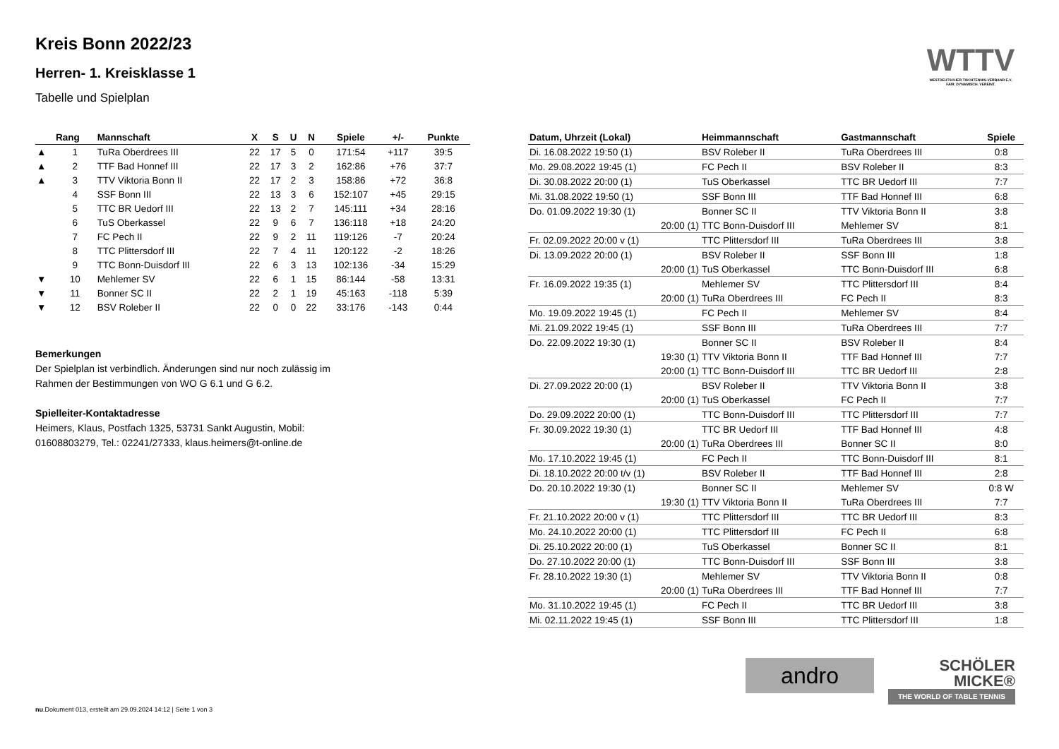Kreis Bonn 2022/23
Herren- 1. Kreisklasse 1
Tabelle und Spielplan
| | Rang | Mannschaft | X | S | U | N | Spiele | +/- | Punkte |
| --- | --- | --- | --- | --- | --- | --- | --- | --- | --- |
| ▲ | 1 | TuRa Oberdrees III | 22 | 17 | 5 | 0 | 171:54 | +117 | 39:5 |
| ▲ | 2 | TTF Bad Honnef III | 22 | 17 | 3 | 2 | 162:86 | +76 | 37:7 |
| ▲ | 3 | TTV Viktoria Bonn II | 22 | 17 | 2 | 3 | 158:86 | +72 | 36:8 |
| | 4 | SSF Bonn III | 22 | 13 | 3 | 6 | 152:107 | +45 | 29:15 |
| | 5 | TTC BR Uedorf III | 22 | 13 | 2 | 7 | 145:111 | +34 | 28:16 |
| | 6 | TuS Oberkassel | 22 | 9 | 6 | 7 | 136:118 | +18 | 24:20 |
| | 7 | FC Pech II | 22 | 9 | 2 | 11 | 119:126 | -7 | 20:24 |
| | 8 | TTC Plittersdorf III | 22 | 7 | 4 | 11 | 120:122 | -2 | 18:26 |
| | 9 | TTC Bonn-Duisdorf III | 22 | 6 | 3 | 13 | 102:136 | -34 | 15:29 |
| ▼ | 10 | Mehlemer SV | 22 | 6 | 1 | 15 | 86:144 | -58 | 13:31 |
| ▼ | 11 | Bonner SC II | 22 | 2 | 1 | 19 | 45:163 | -118 | 5:39 |
| ▼ | 12 | BSV Roleber II | 22 | 0 | 0 | 22 | 33:176 | -143 | 0:44 |
Bemerkungen
Der Spielplan ist verbindlich. Änderungen sind nur noch zulässig im
Rahmen der Bestimmungen von WO G 6.1 und G 6.2.
Spielleiter-Kontaktadresse
Heimers, Klaus, Postfach 1325, 53731 Sankt Augustin, Mobil:
01608803279, Tel.: 02241/27333, klaus.heimers@t-online.de
| Datum, Uhrzeit (Lokal) | Heimmannschaft | Gastmannschaft | Spiele |
| --- | --- | --- | --- |
| Di. 16.08.2022 19:50 (1) | BSV Roleber II | TuRa Oberdrees III | 0:8 |
| Mo. 29.08.2022 19:45 (1) | FC Pech II | BSV Roleber II | 8:3 |
| Di. 30.08.2022 20:00 (1) | TuS Oberkassel | TTC BR Uedorf III | 7:7 |
| Mi. 31.08.2022 19:50 (1) | SSF Bonn III | TTF Bad Honnef III | 6:8 |
| Do. 01.09.2022 19:30 (1) | Bonner SC II | TTV Viktoria Bonn II | 3:8 |
| 20:00 (1) | TTC Bonn-Duisdorf III | Mehlemer SV | 8:1 |
| Fr. 02.09.2022 20:00 v (1) | TTC Plittersdorf III | TuRa Oberdrees III | 3:8 |
| Di. 13.09.2022 20:00 (1) | BSV Roleber II | SSF Bonn III | 1:8 |
| 20:00 (1) | TuS Oberkassel | TTC Bonn-Duisdorf III | 6:8 |
| Fr. 16.09.2022 19:35 (1) | Mehlemer SV | TTC Plittersdorf III | 8:4 |
| 20:00 (1) | TuRa Oberdrees III | FC Pech II | 8:3 |
| Mo. 19.09.2022 19:45 (1) | FC Pech II | Mehlemer SV | 8:4 |
| Mi. 21.09.2022 19:45 (1) | SSF Bonn III | TuRa Oberdrees III | 7:7 |
| Do. 22.09.2022 19:30 (1) | Bonner SC II | BSV Roleber II | 8:4 |
| 19:30 (1) | TTV Viktoria Bonn II | TTF Bad Honnef III | 7:7 |
| 20:00 (1) | TTC Bonn-Duisdorf III | TTC BR Uedorf III | 2:8 |
| Di. 27.09.2022 20:00 (1) | BSV Roleber II | TTV Viktoria Bonn II | 3:8 |
| 20:00 (1) | TuS Oberkassel | FC Pech II | 7:7 |
| Do. 29.09.2022 20:00 (1) | TTC Bonn-Duisdorf III | TTC Plittersdorf III | 7:7 |
| Fr. 30.09.2022 19:30 (1) | TTC BR Uedorf III | TTF Bad Honnef III | 4:8 |
| 20:00 (1) | TuRa Oberdrees III | Bonner SC II | 8:0 |
| Mo. 17.10.2022 19:45 (1) | FC Pech II | TTC Bonn-Duisdorf III | 8:1 |
| Di. 18.10.2022 20:00 t/v (1) | BSV Roleber II | TTF Bad Honnef III | 2:8 |
| Do. 20.10.2022 19:30 (1) | Bonner SC II | Mehlemer SV | 0:8 W |
| 19:30 (1) | TTV Viktoria Bonn II | TuRa Oberdrees III | 7:7 |
| Fr. 21.10.2022 20:00 v (1) | TTC Plittersdorf III | TTC BR Uedorf III | 8:3 |
| Mo. 24.10.2022 20:00 (1) | TTC Plittersdorf III | FC Pech II | 6:8 |
| Di. 25.10.2022 20:00 (1) | TuS Oberkassel | Bonner SC II | 8:1 |
| Do. 27.10.2022 20:00 (1) | TTC Bonn-Duisdorf III | SSF Bonn III | 3:8 |
| Fr. 28.10.2022 19:30 (1) | Mehlemer SV | TTV Viktoria Bonn II | 0:8 |
| 20:00 (1) | TuRa Oberdrees III | TTF Bad Honnef III | 7:7 |
| Mo. 31.10.2022 19:45 (1) | FC Pech II | TTC BR Uedorf III | 3:8 |
| Mi. 02.11.2022 19:45 (1) | SSF Bonn III | TTC Plittersdorf III | 1:8 |
WTTV
WESTDEUTSCHER TISCHTENNIS-VERBAND E.V.
FAIR. DYNAMISCH. VEREINT.
andro
SCHÖLER
MICKE®
THE WORLD OF TABLE TENNIS
nu.Dokument 013, erstellt am 29.09.2024 14:12 | Seite 1 von 3